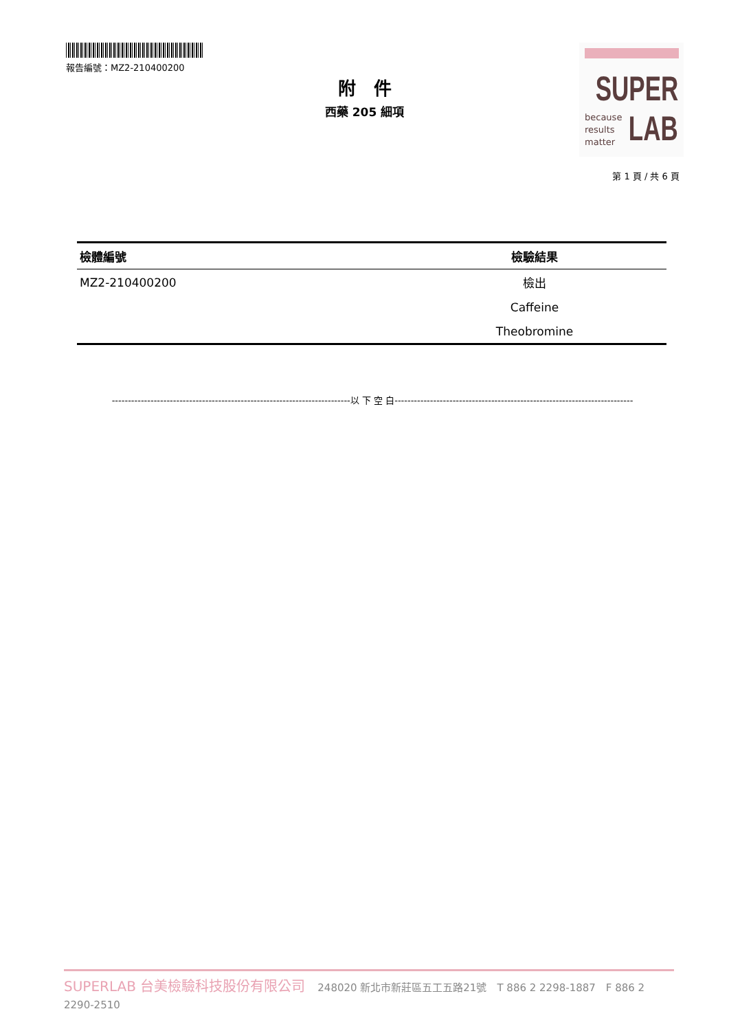報告編號：MZ2-210400200
SUPER
because
results
matter
LAB
附　件
西藥 205 細項
第 1 頁 / 共 6 頁
| 檢體編號 | 檢驗結果 |
| --- | --- |
| MZ2-210400200 | 檢出 |
| | Caffeine |
| | Theobromine |
--------------------------------------------------------------------------以 下 空 白--------------------------------------------------------------------------
SUPERLAB 台美檢驗科技股份有限公司 248020 新北市新莊區五工五路21號　T 886 2 2298-1887　F 886 2 2290-2510